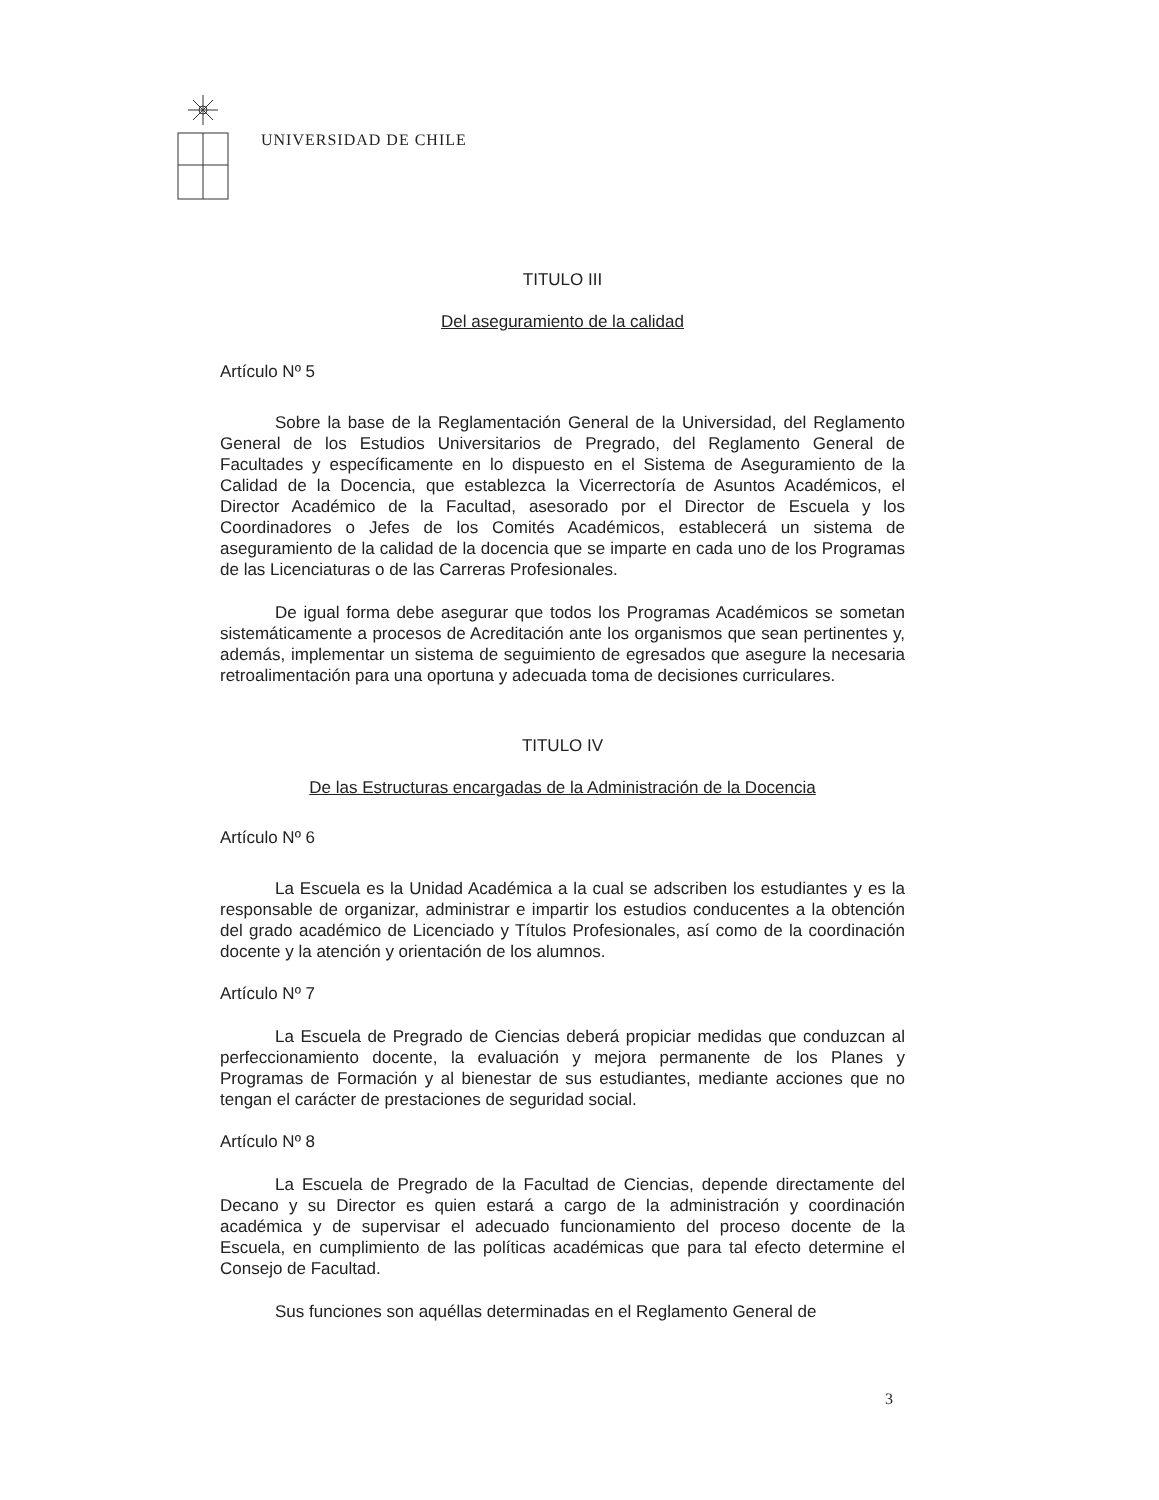UNIVERSIDAD DE CHILE
TITULO III
Del aseguramiento de la calidad
Artículo Nº 5
Sobre la base de la Reglamentación General de la Universidad, del Reglamento General de los Estudios Universitarios de Pregrado, del Reglamento General de Facultades y específicamente en lo dispuesto en el Sistema de Aseguramiento de la Calidad de la Docencia, que establezca la Vicerrectoría de Asuntos Académicos, el Director Académico de la Facultad, asesorado por el Director de Escuela y los Coordinadores o Jefes de los Comités Académicos, establecerá un sistema de aseguramiento de la calidad de la docencia que se imparte en cada uno de los Programas de las Licenciaturas o de las Carreras Profesionales.
De igual forma debe asegurar que todos los Programas Académicos se sometan sistemáticamente a procesos de Acreditación ante los organismos que sean pertinentes y, además, implementar un sistema de seguimiento de egresados que asegure la necesaria retroalimentación para una oportuna y adecuada toma de decisiones curriculares.
TITULO IV
De las Estructuras encargadas de la Administración de la Docencia
Artículo Nº 6
La Escuela es la Unidad Académica a la cual se adscriben los estudiantes y es la responsable de organizar, administrar e impartir los estudios conducentes a la obtención del grado académico de Licenciado y Títulos Profesionales, así como de la coordinación docente y la atención y orientación de los alumnos.
Artículo Nº 7
La Escuela de Pregrado de Ciencias deberá propiciar medidas que conduzcan al perfeccionamiento docente, la evaluación y mejora permanente de los Planes y Programas de Formación y al bienestar de sus estudiantes, mediante acciones que no tengan el carácter de prestaciones de seguridad social.
Artículo Nº 8
La Escuela de Pregrado de la Facultad de Ciencias, depende directamente del Decano y su Director es quien estará a cargo de la administración y coordinación académica y de supervisar el adecuado funcionamiento del proceso docente de la Escuela, en cumplimiento de las políticas académicas que para tal efecto determine el Consejo de Facultad.
Sus funciones son aquéllas determinadas en el Reglamento General de
3